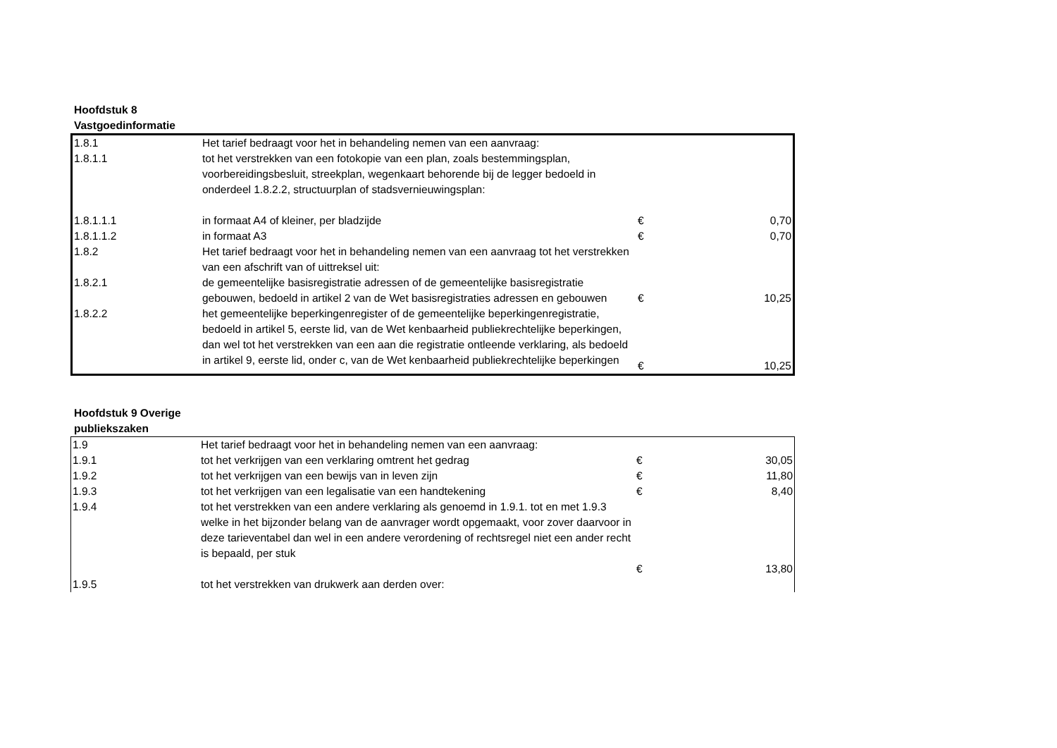Hoofdstuk 8
Vastgoedinformatie
| 1.8.1 | Het tarief bedraagt voor het in behandeling nemen van een aanvraag: | | |
| 1.8.1.1 | tot het verstrekken van een fotokopie van een plan, zoals bestemmingsplan, voorbereidingsbesluit, streekplan, wegenkaart behorende bij de legger bedoeld in onderdeel 1.8.2.2, structuurplan of stadsvernieuwingsplan: | | |
| 1.8.1.1.1 | in formaat A4 of kleiner, per bladzijde | € | 0,70 |
| 1.8.1.1.2 | in formaat A3 | € | 0,70 |
| 1.8.2 | Het tarief bedraagt voor het in behandeling nemen van een aanvraag tot het verstrekken van een afschrift van of uittreksel uit: | | |
| 1.8.2.1 | de gemeentelijke basisregistratie adressen of de gemeentelijke basisregistratie gebouwen, bedoeld in artikel 2 van de Wet basisregistraties adressen en gebouwen | € | 10,25 |
| 1.8.2.2 | het gemeentelijke beperkingenregister of de gemeentelijke beperkingenregistratie, bedoeld in artikel 5, eerste lid, van de Wet kenbaarheid publiekrechtelijke beperkingen, dan wel tot het verstrekken van een aan die registratie ontleende verklaring, als bedoeld in artikel 9, eerste lid, onder c, van de Wet kenbaarheid publiekrechtelijke beperkingen | € | 10,25 |
Hoofdstuk 9 Overige publiekszaken
| 1.9 | Het tarief bedraagt voor het in behandeling nemen van een aanvraag: | | |
| 1.9.1 | tot het verkrijgen van een verklaring omtrent het gedrag | € | 30,05 |
| 1.9.2 | tot het verkrijgen van een bewijs van in leven zijn | € | 11,80 |
| 1.9.3 | tot het verkrijgen van een legalisatie van een handtekening | € | 8,40 |
| 1.9.4 | tot het verstrekken van een andere verklaring als genoemd in 1.9.1. tot en met 1.9.3 welke in het bijzonder belang van de aanvrager wordt opgemaakt, voor zover daarvoor in deze tarieventabel dan wel in een andere verordening of rechtsregel niet een ander recht is bepaald, per stuk | | |
| | | € | 13,80 |
| 1.9.5 | tot het verstrekken van drukwerk aan derden over: | | |